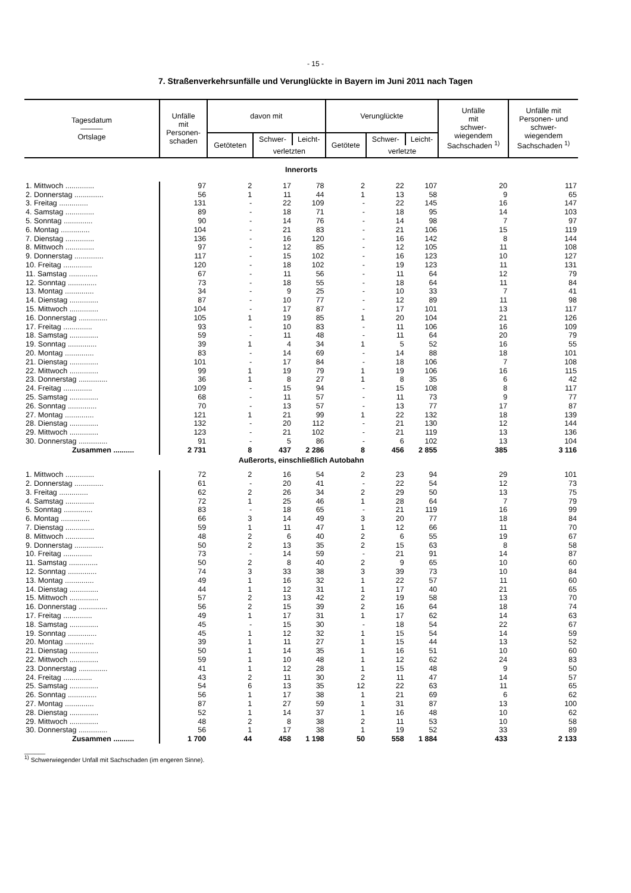- 15 -
7. Straßenverkehrsunfälle und Verunglückte in Bayern im Juni 2011 nach Tagen
| Tagesdatum ——— Ortslage | Unfälle mit Personen- schaden | davon mit | | | Verunglückte | | | Unfälle mit schwer- wiegendem Sachschaden <sup>1)</sup> | Unfälle mit Personen- und schwer- wiegendem Sachschaden <sup>1)</sup> |
| --- | --- | --- | --- | --- | --- | --- | --- | --- | --- |
| | | Getöteten | Schwer- | Leicht- | Getötete | Schwer- | Leicht- | | |
| | | | verletzten | | | verletzte | | | |
| Innerorts | | | | | | | | | |
| 1. Mittwoch .............. | 97 | 2 | 17 | 78 | 2 | 22 | 107 | 20 | 117 |
| 2. Donnerstag .............. | 56 | 1 | 11 | 44 | 1 | 13 | 58 | 9 | 65 |
| 3. Freitag .............. | 131 | - | 22 | 109 | - | 22 | 145 | 16 | 147 |
| 4. Samstag .............. | 89 | - | 18 | 71 | - | 18 | 95 | 14 | 103 |
| 5. Sonntag .............. | 90 | - | 14 | 76 | - | 14 | 98 | 7 | 97 |
| 6. Montag .............. | 104 | - | 21 | 83 | - | 21 | 106 | 15 | 119 |
| 7. Dienstag .............. | 136 | - | 16 | 120 | - | 16 | 142 | 8 | 144 |
| 8. Mittwoch .............. | 97 | - | 12 | 85 | - | 12 | 105 | 11 | 108 |
| 9. Donnerstag .............. | 117 | - | 15 | 102 | - | 16 | 123 | 10 | 127 |
| 10. Freitag .............. | 120 | - | 18 | 102 | - | 19 | 123 | 11 | 131 |
| 11. Samstag .............. | 67 | - | 11 | 56 | - | 11 | 64 | 12 | 79 |
| 12. Sonntag .............. | 73 | - | 18 | 55 | - | 18 | 64 | 11 | 84 |
| 13. Montag .............. | 34 | - | 9 | 25 | - | 10 | 33 | 7 | 41 |
| 14. Dienstag .............. | 87 | - | 10 | 77 | - | 12 | 89 | 11 | 98 |
| 15. Mittwoch .............. | 104 | - | 17 | 87 | - | 17 | 101 | 13 | 117 |
| 16. Donnerstag .............. | 105 | 1 | 19 | 85 | 1 | 20 | 104 | 21 | 126 |
| 17. Freitag .............. | 93 | - | 10 | 83 | - | 11 | 106 | 16 | 109 |
| 18. Samstag .............. | 59 | - | 11 | 48 | - | 11 | 64 | 20 | 79 |
| 19. Sonntag .............. | 39 | 1 | 4 | 34 | 1 | 5 | 52 | 16 | 55 |
| 20. Montag .............. | 83 | - | 14 | 69 | - | 14 | 88 | 18 | 101 |
| 21. Dienstag .............. | 101 | - | 17 | 84 | - | 18 | 106 | 7 | 108 |
| 22. Mittwoch .............. | 99 | 1 | 19 | 79 | 1 | 19 | 106 | 16 | 115 |
| 23. Donnerstag .............. | 36 | 1 | 8 | 27 | 1 | 8 | 35 | 6 | 42 |
| 24. Freitag .............. | 109 | - | 15 | 94 | - | 15 | 108 | 8 | 117 |
| 25. Samstag .............. | 68 | - | 11 | 57 | - | 11 | 73 | 9 | 77 |
| 26. Sonntag .............. | 70 | - | 13 | 57 | - | 13 | 77 | 17 | 87 |
| 27. Montag .............. | 121 | 1 | 21 | 99 | 1 | 22 | 132 | 18 | 139 |
| 28. Dienstag .............. | 132 | - | 20 | 112 | - | 21 | 130 | 12 | 144 |
| 29. Mittwoch .............. | 123 | - | 21 | 102 | - | 21 | 119 | 13 | 136 |
| 30. Donnerstag .............. | 91 | - | 5 | 86 | - | 6 | 102 | 13 | 104 |
| Zusammen .......... | 2 731 | 8 | 437 | 2 286 | 8 | 456 | 2 855 | 385 | 3 116 |
| Außerorts, einschließlich Autobahn | | | | | | | | | |
| 1. Mittwoch .............. | 72 | 2 | 16 | 54 | 2 | 23 | 94 | 29 | 101 |
| 2. Donnerstag .............. | 61 | - | 20 | 41 | - | 22 | 54 | 12 | 73 |
| 3. Freitag .............. | 62 | 2 | 26 | 34 | 2 | 29 | 50 | 13 | 75 |
| 4. Samstag .............. | 72 | 1 | 25 | 46 | 1 | 28 | 64 | 7 | 79 |
| 5. Sonntag .............. | 83 | - | 18 | 65 | - | 21 | 119 | 16 | 99 |
| 6. Montag .............. | 66 | 3 | 14 | 49 | 3 | 20 | 77 | 18 | 84 |
| 7. Dienstag .............. | 59 | 1 | 11 | 47 | 1 | 12 | 66 | 11 | 70 |
| 8. Mittwoch .............. | 48 | 2 | 6 | 40 | 2 | 6 | 55 | 19 | 67 |
| 9. Donnerstag .............. | 50 | 2 | 13 | 35 | 2 | 15 | 63 | 8 | 58 |
| 10. Freitag .............. | 73 | - | 14 | 59 | - | 21 | 91 | 14 | 87 |
| 11. Samstag .............. | 50 | 2 | 8 | 40 | 2 | 9 | 65 | 10 | 60 |
| 12. Sonntag .............. | 74 | 3 | 33 | 38 | 3 | 39 | 73 | 10 | 84 |
| 13. Montag .............. | 49 | 1 | 16 | 32 | 1 | 22 | 57 | 11 | 60 |
| 14. Dienstag .............. | 44 | 1 | 12 | 31 | 1 | 17 | 40 | 21 | 65 |
| 15. Mittwoch .............. | 57 | 2 | 13 | 42 | 2 | 19 | 58 | 13 | 70 |
| 16. Donnerstag .............. | 56 | 2 | 15 | 39 | 2 | 16 | 64 | 18 | 74 |
| 17. Freitag .............. | 49 | 1 | 17 | 31 | 1 | 17 | 62 | 14 | 63 |
| 18. Samstag .............. | 45 | - | 15 | 30 | - | 18 | 54 | 22 | 67 |
| 19. Sonntag .............. | 45 | 1 | 12 | 32 | 1 | 15 | 54 | 14 | 59 |
| 20. Montag .............. | 39 | 1 | 11 | 27 | 1 | 15 | 44 | 13 | 52 |
| 21. Dienstag .............. | 50 | 1 | 14 | 35 | 1 | 16 | 51 | 10 | 60 |
| 22. Mittwoch .............. | 59 | 1 | 10 | 48 | 1 | 12 | 62 | 24 | 83 |
| 23. Donnerstag .............. | 41 | 1 | 12 | 28 | 1 | 15 | 48 | 9 | 50 |
| 24. Freitag .............. | 43 | 2 | 11 | 30 | 2 | 11 | 47 | 14 | 57 |
| 25. Samstag .............. | 54 | 6 | 13 | 35 | 12 | 22 | 63 | 11 | 65 |
| 26. Sonntag .............. | 56 | 1 | 17 | 38 | 1 | 21 | 69 | 6 | 62 |
| 27. Montag .............. | 87 | 1 | 27 | 59 | 1 | 31 | 87 | 13 | 100 |
| 28. Dienstag .............. | 52 | 1 | 14 | 37 | 1 | 16 | 48 | 10 | 62 |
| 29. Mittwoch .............. | 48 | 2 | 8 | 38 | 2 | 11 | 53 | 10 | 58 |
| 30. Donnerstag .............. | 56 | 1 | 17 | 38 | 1 | 19 | 52 | 33 | 89 |
| Zusammen .......... | 1 700 | 44 | 458 | 1 198 | 50 | 558 | 1 884 | 433 | 2 133 |
______
<sup>1)</sup> Schwerwiegender Unfall mit Sachschaden (im engeren Sinne).